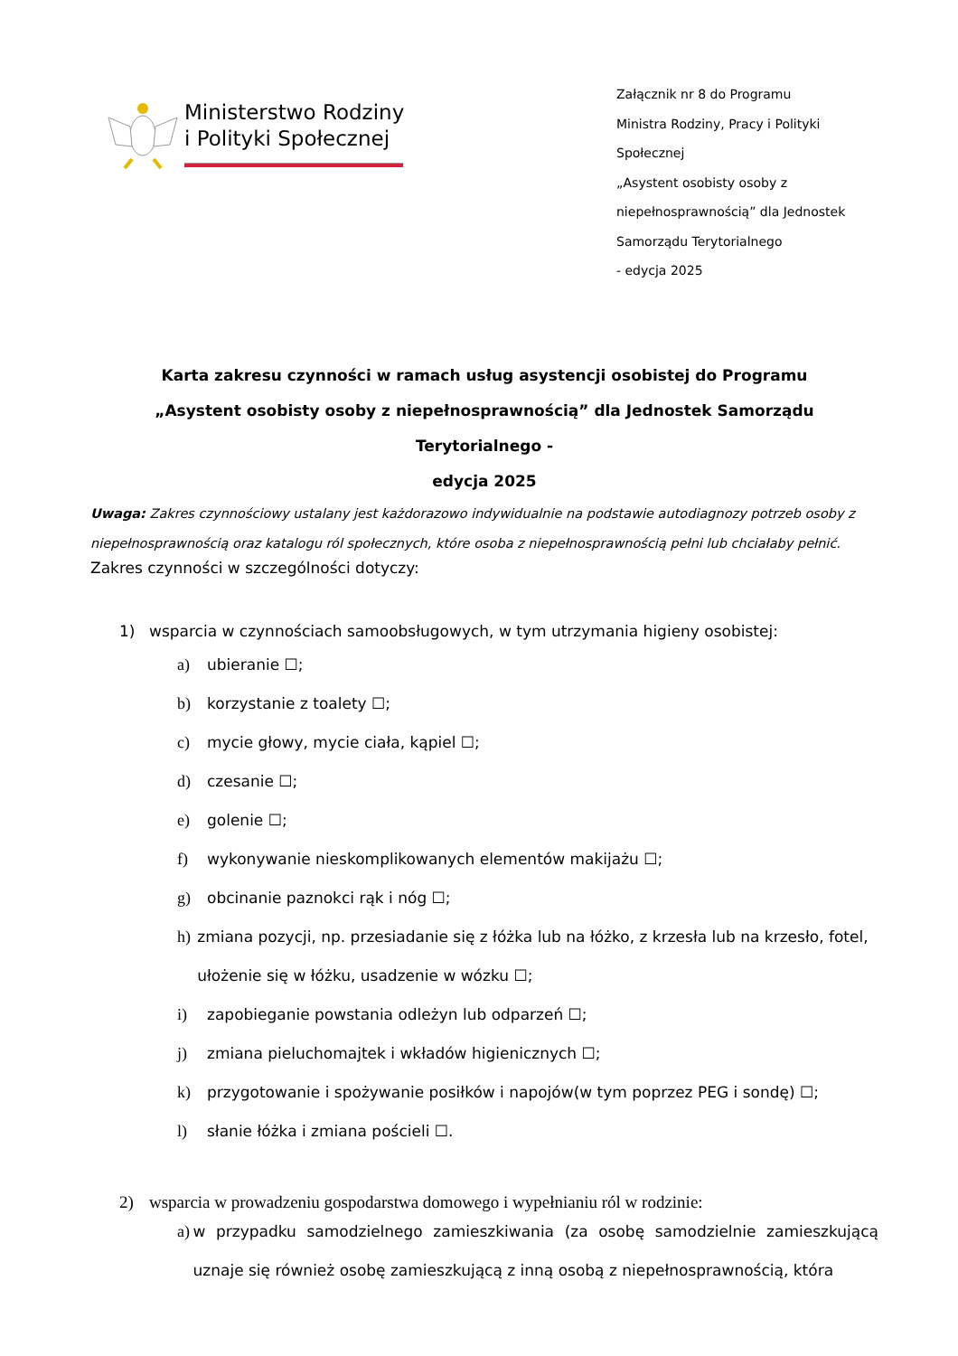Ministerstwo Rodziny
i Polityki Społecznej
Załącznik nr 8 do Programu
Ministra Rodziny, Pracy i Polityki
Społecznej
„Asystent osobisty osoby z
niepełnosprawnością” dla Jednostek
Samorządu Terytorialnego
- edycja 2025
Karta zakresu czynności w ramach usług asystencji osobistej do Programu
„Asystent osobisty osoby z niepełnosprawnością” dla Jednostek Samorządu Terytorialnego -
edycja 2025
Uwaga: Zakres czynnościowy ustalany jest każdorazowo indywidualnie na podstawie autodiagnozy potrzeb osoby z niepełnosprawnością oraz katalogu ról społecznych, które osoba z niepełnosprawnością pełni lub chciałaby pełnić.
Zakres czynności w szczególności dotyczy:
1) wsparcia w czynnościach samoobsługowych, w tym utrzymania higieny osobistej:
a) ubieranie ☐;
b) korzystanie z toalety ☐;
c) mycie głowy, mycie ciała, kąpiel ☐;
d) czesanie ☐;
e) golenie ☐;
f) wykonywanie nieskomplikowanych elementów makijażu ☐;
g) obcinanie paznokci rąk i nóg ☐;
h) zmiana pozycji, np. przesiadanie się z łóżka lub na łóżko, z krzesła lub na krzesło, fotel, ułożenie się w łóżku, usadzenie w wózku ☐;
i) zapobieganie powstania odleżyn lub odparzeń ☐;
j) zmiana pieluchomajtek i wkładów higienicznych ☐;
k) przygotowanie i spożywanie posiłków i napojów(w tym poprzez PEG i sondę) ☐;
l) słanie łóżka i zmiana pościeli ☐.
2) wsparcia w prowadzeniu gospodarstwa domowego i wypełnianiu ról w rodzinie:
a) w przypadku samodzielnego zamieszkiwania (za osobę samodzielnie zamieszkującą uznaje się również osobę zamieszkującą z inną osobą z niepełnosprawnością, która